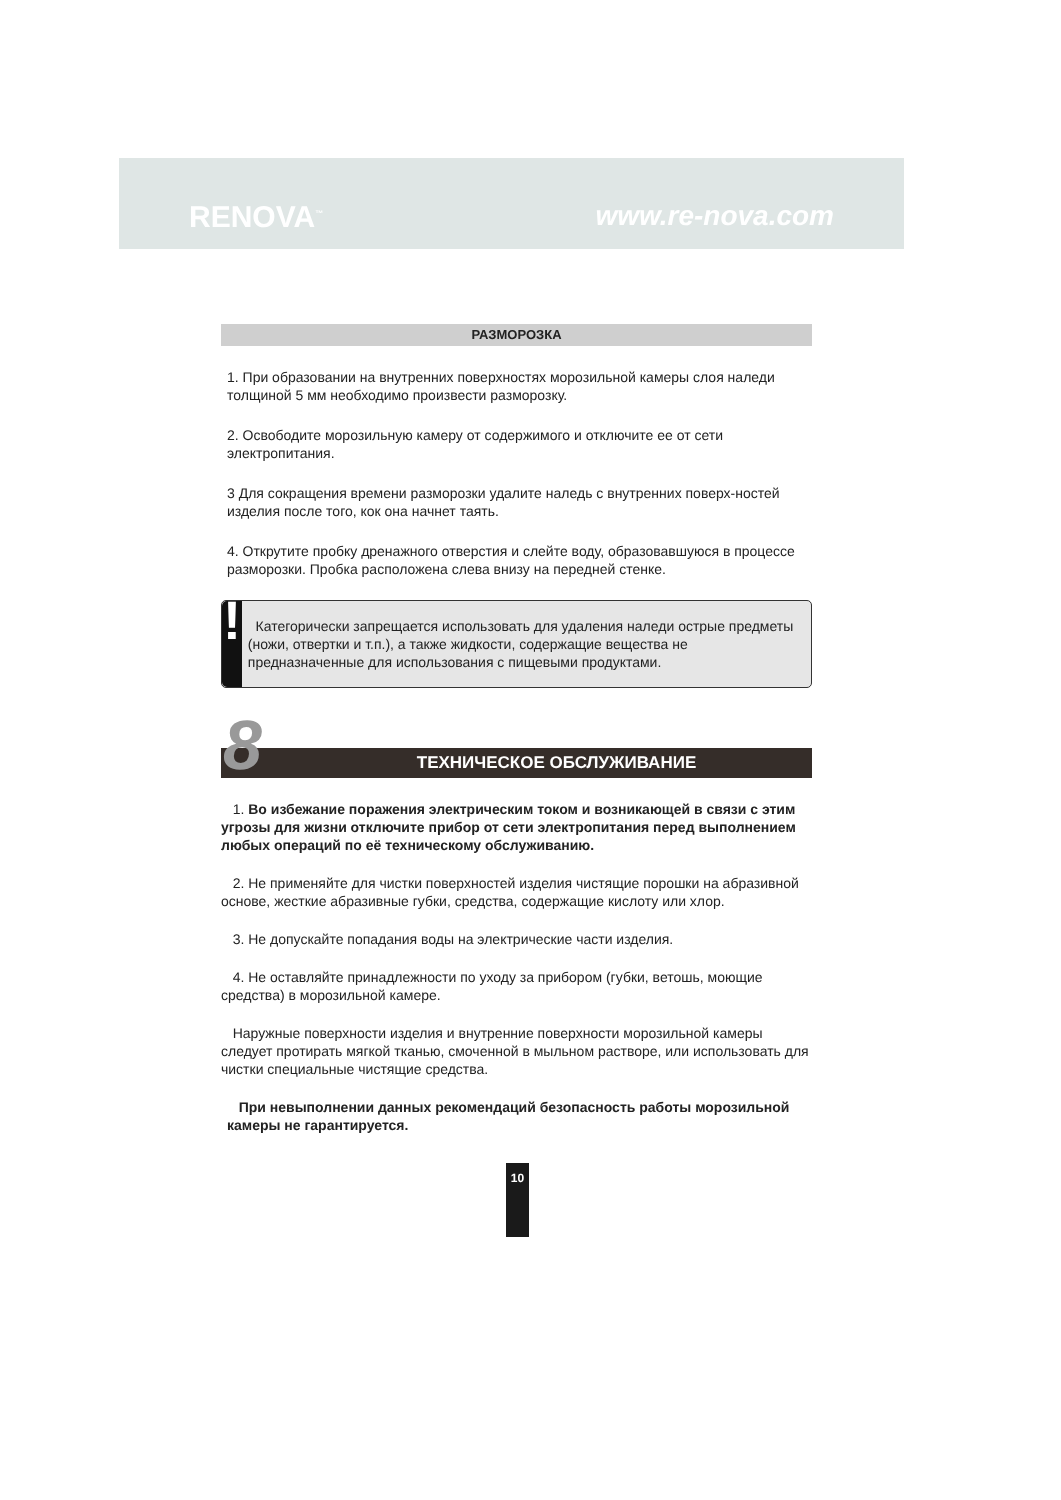RENOVA<sup>™</sup> www.re-nova.com
РАЗМОРОЗКА
1. При образовании на внутренних поверхностях морозильной камеры слоя наледи толщиной 5 мм необходимо произвести разморозку.
2. Освободите морозильную камеру от содержимого и отключите ее от сети электропитания.
3 Для сокращения времени разморозки удалите наледь с внутренних поверх-ностей изделия после того, кок она начнет таять.
4. Открутите пробку дренажного отверстия и слейте воду, образовавшуюся в процессе разморозки. Пробка расположена слева внизу на передней стенке.
!
Категорически запрещается использовать для удаления наледи острые предметы (ножи, отвертки и т.п.), а также жидкости, содержащие вещества не предназначенные для использования с пищевыми продуктами.
8 ТЕХНИЧЕСКОЕ ОБСЛУЖИВАНИЕ
1. Во избежание поражения электрическим током и возникающей в связи с этим угрозы для жизни отключите прибор от сети электропитания перед выполнением любых операций по её техническому обслуживанию.
2. Не применяйте для чистки поверхностей изделия чистящие порошки на абразивной основе, жесткие абразивные губки, средства, содержащие кислоту или хлор.
3. Не допускайте попадания воды на электрические части изделия.
4. Не оставляйте принадлежности по уходу за прибором (губки, ветошь, моющие средства) в морозильной камере.
Наружные поверхности изделия и внутренние поверхности морозильной камеры следует протирать мягкой тканью, смоченной в мыльном растворе, или использовать для чистки специальные чистящие средства.
При невыполнении данных рекомендаций безопасность работы морозильной камеры не гарантируется.
10